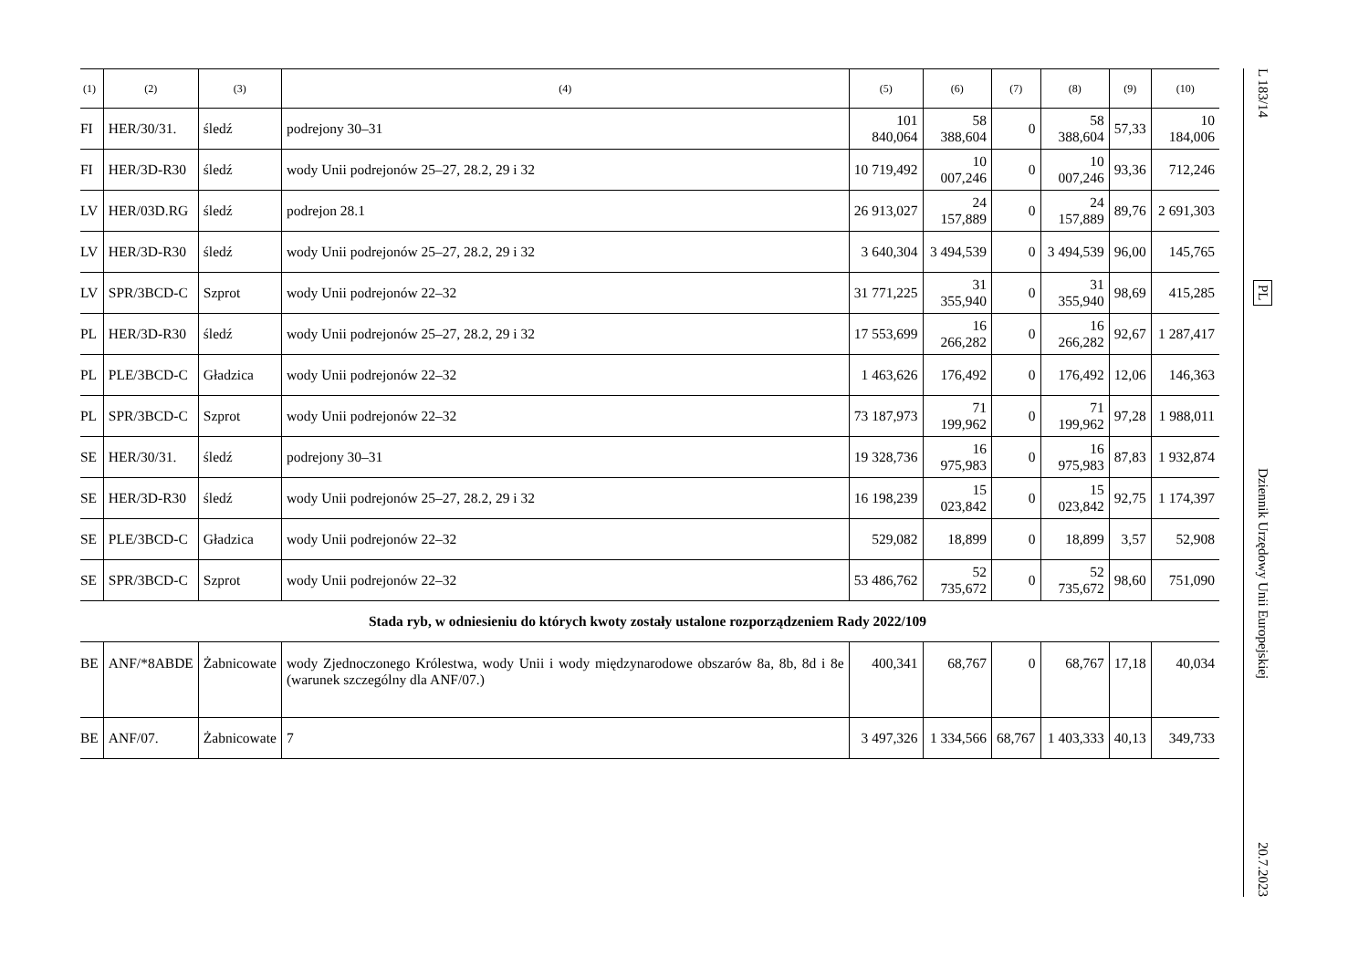| (1) | (2) | (3) | (4) | (5) | (6) | (7) | (8) | (9) | (10) |
| --- | --- | --- | --- | --- | --- | --- | --- | --- | --- |
| FI | HER/30/31. | śledź | podrejony 30–31 | 101 840,064 | 58 388,604 | 0 | 58 388,604 | 57,33 | 10 184,006 |
| FI | HER/3D-R30 | śledź | wody Unii podrejonów 25–27, 28.2, 29 i 32 | 10 719,492 | 10 007,246 | 0 | 10 007,246 | 93,36 | 712,246 |
| LV | HER/03D.RG | śledź | podrejon 28.1 | 26 913,027 | 24 157,889 | 0 | 24 157,889 | 89,76 | 2 691,303 |
| LV | HER/3D-R30 | śledź | wody Unii podrejonów 25–27, 28.2, 29 i 32 | 3 640,304 | 3 494,539 | 0 | 3 494,539 | 96,00 | 145,765 |
| LV | SPR/3BCD-C | Szprot | wody Unii podrejonów 22–32 | 31 771,225 | 31 355,940 | 0 | 31 355,940 | 98,69 | 415,285 |
| PL | HER/3D-R30 | śledź | wody Unii podrejonów 25–27, 28.2, 29 i 32 | 17 553,699 | 16 266,282 | 0 | 16 266,282 | 92,67 | 1 287,417 |
| PL | PLE/3BCD-C | Gładzica | wody Unii podrejonów 22–32 | 1 463,626 | 176,492 | 0 | 176,492 | 12,06 | 146,363 |
| PL | SPR/3BCD-C | Szprot | wody Unii podrejonów 22–32 | 73 187,973 | 71 199,962 | 0 | 71 199,962 | 97,28 | 1 988,011 |
| SE | HER/30/31. | śledź | podrejony 30–31 | 19 328,736 | 16 975,983 | 0 | 16 975,983 | 87,83 | 1 932,874 |
| SE | HER/3D-R30 | śledź | wody Unii podrejonów 25–27, 28.2, 29 i 32 | 16 198,239 | 15 023,842 | 0 | 15 023,842 | 92,75 | 1 174,397 |
| SE | PLE/3BCD-C | Gładzica | wody Unii podrejonów 22–32 | 529,082 | 18,899 | 0 | 18,899 | 3,57 | 52,908 |
| SE | SPR/3BCD-C | Szprot | wody Unii podrejonów 22–32 | 53 486,762 | 52 735,672 | 0 | 52 735,672 | 98,60 | 751,090 |
| Stada ryb, w odniesieniu do których kwoty zostały ustalone rozporządzeniem Rady 2022/109 | | | | | | | | | |
| BE | ANF/*8ABDE | Żabnicowate | wody Zjednoczonego Królestwa, wody Unii i wody międzynarodowe obszarów 8a, 8b, 8d i 8e (warunek szczególny dla ANF/07.) | 400,341 | 68,767 | 0 | 68,767 | 17,18 | 40,034 |
| BE | ANF/07. | Żabnicowate | 7 | 3 497,326 | 1 334,566 | 68,767 | 1 403,333 | 40,13 | 349,733 |
L 183/14
PL
Dziennik Urzędowy Unii Europejskiej
20.7.2023